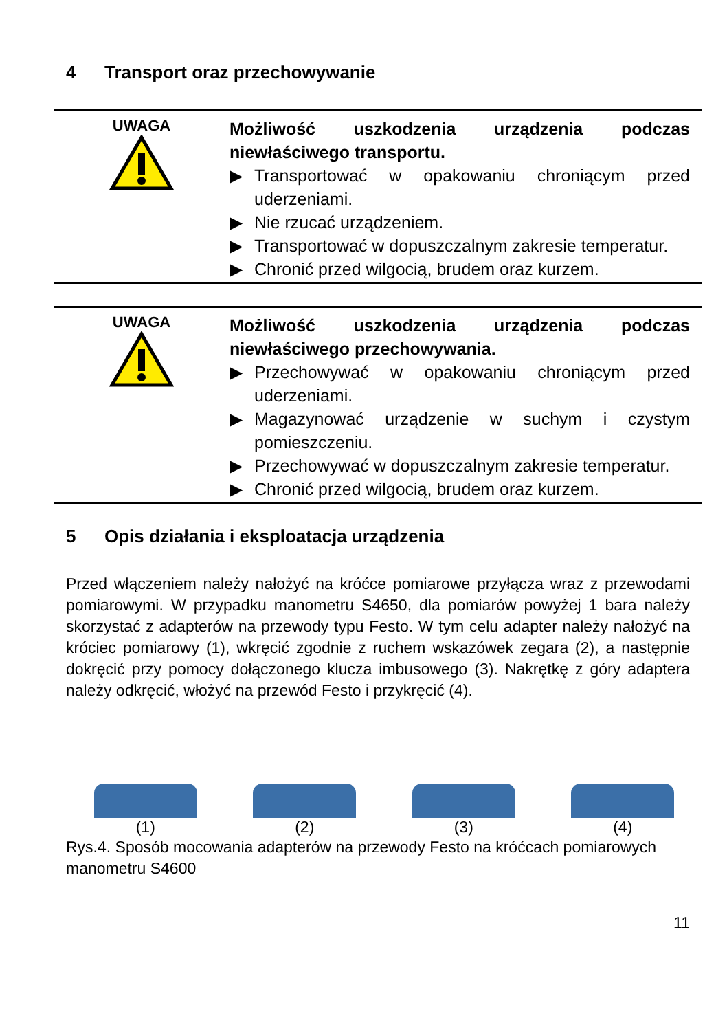4 Transport oraz przechowywanie
UWAGA
Możliwość uszkodzenia urządzenia podczas niewłaściwego transportu.
▶ Transportować w opakowaniu chroniącym przed uderzeniami.
▶ Nie rzucać urządzeniem.
▶ Transportować w dopuszczalnym zakresie temperatur.
▶ Chronić przed wilgocią, brudem oraz kurzem.
UWAGA
Możliwość uszkodzenia urządzenia podczas niewłaściwego przechowywania.
▶ Przechowywać w opakowaniu chroniącym przed uderzeniami.
▶ Magazynować urządzenie w suchym i czystym pomieszczeniu.
▶ Przechowywać w dopuszczalnym zakresie temperatur.
▶ Chronić przed wilgocią, brudem oraz kurzem.
5 Opis działania i eksploatacja urządzenia
Przed włączeniem należy nałożyć na króćce pomiarowe przyłącza wraz z przewodami pomiarowymi. W przypadku manometru S4650, dla pomiarów powyżej 1 bara należy skorzystać z adapterów na przewody typu Festo. W tym celu adapter należy nałożyć na króciec pomiarowy (1), wkręcić zgodnie z ruchem wskazówek zegara (2), a następnie dokręcić przy pomocy dołączonego klucza imbusowego (3). Nakrętkę z góry adaptera należy odkręcić, włożyć na przewód Festo i przykręcić (4).
(1)
(2)
(3)
(4)
Rys.4. Sposób mocowania adapterów na przewody Festo na króćcach pomiarowych manometru S4600
11